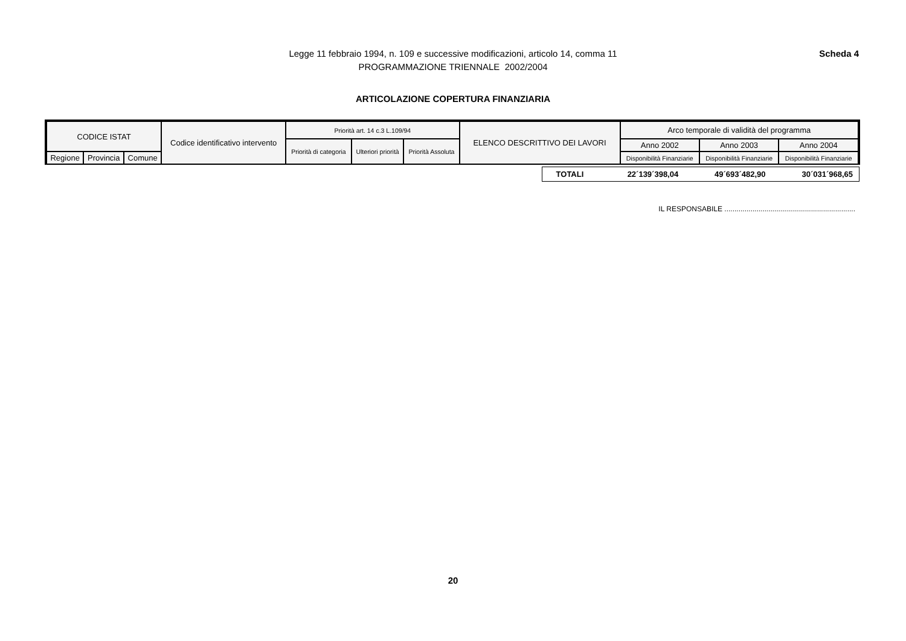Legge 11 febbraio 1994, n. 109 e successive modificazioni, articolo 14, comma 11
PROGRAMMAZIONE TRIENNALE 2002/2004
Scheda 4
ARTICOLAZIONE COPERTURA FINANZIARIA
| CODICE ISTAT | | | Codice identificativo intervento | Priorità art. 14 c.3 L.109/94 | | | ELENCO DESCRITTIVO DEI LAVORI | Arco temporale di validità del programma | | |
| | | | | Priorità di categoria | Ulteriori priorità | Priorità Assoluta | | Anno 2002 | Anno 2003 | Anno 2004 |
| Regione | Provincia | Comune | | | | | | Disponibilità Finanziarie | Disponibilità Finanziarie | Disponibilità Finanziarie |
| TOTALI | 22´139´398,04 | 49´693´482,90 | 30´031´968,65 |
IL RESPONSABILE .................................................................
20